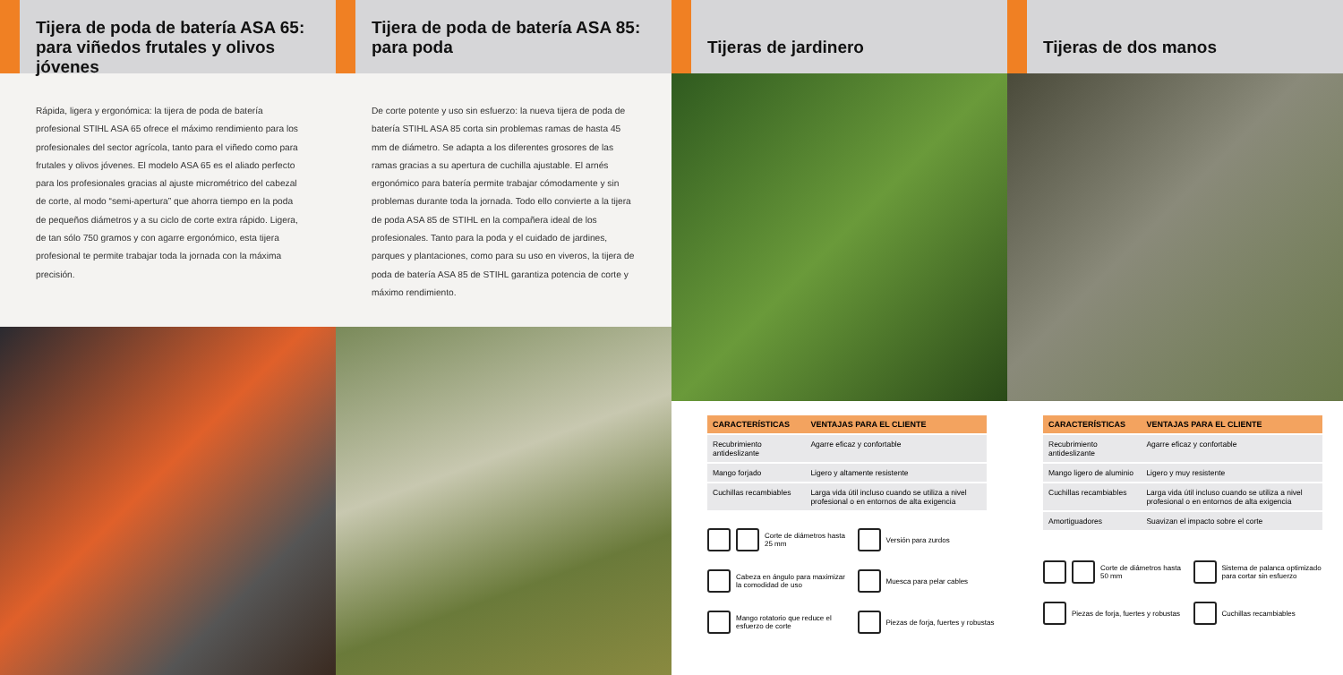Tijera de poda de batería ASA 65: para viñedos frutales y olivos jóvenes
Rápida, ligera y ergonómica: la tijera de poda de batería profesional STIHL ASA 65 ofrece el máximo rendimiento para los profesionales del sector agrícola, tanto para el viñedo como para frutales y olivos jóvenes. El modelo ASA 65 es el aliado perfecto para los profesionales gracias al ajuste micrométrico del cabezal de corte, al modo “semi-apertura” que ahorra tiempo en la poda de pequeños diámetros y a su ciclo de corte extra rápido. Ligera, de tan sólo 750 gramos y con agarre ergonómico, esta tijera profesional te permite trabajar toda la jornada con la máxima precisión.
Tijera de poda de batería ASA 85: para poda
De corte potente y uso sin esfuerzo: la nueva tijera de poda de batería STIHL ASA 85 corta sin problemas ramas de hasta 45 mm de diámetro. Se adapta a los diferentes grosores de las ramas gracias a su apertura de cuchilla ajustable. El arnés ergonómico para batería permite trabajar cómodamente y sin problemas durante toda la jornada. Todo ello convierte a la tijera de poda ASA 85 de STIHL en la compañera ideal de los profesionales. Tanto para la poda y el cuidado de jardines, parques y plantaciones, como para su uso en viveros, la tijera de poda de batería ASA 85 de STIHL garantiza potencia de corte y máximo rendimiento.
Tijeras de jardinero
| CARACTERÍSTICAS | VENTAJAS PARA EL CLIENTE |
| --- | --- |
| Recubrimiento antideslizante | Agarre eficaz y confortable |
| Mango forjado | Ligero y altamente resistente |
| Cuchillas recambiables | Larga vida útil incluso cuando se utiliza a nivel profesional o en entornos de alta exigencia |
Corte de diámetros hasta 25 mm
Versión para zurdos
Cabeza en ángulo para maximizar la comodidad de uso
Muesca para pelar cables
Mango rotatorio que reduce el esfuerzo de corte
Piezas de forja, fuertes y robustas
Tijeras de dos manos
| CARACTERÍSTICAS | VENTAJAS PARA EL CLIENTE |
| --- | --- |
| Recubrimiento antideslizante | Agarre eficaz y confortable |
| Mango ligero de aluminio | Ligero y muy resistente |
| Cuchillas recambiables | Larga vida útil incluso cuando se utiliza a nivel profesional o en entornos de alta exigencia |
| Amortiguadores | Suavizan el impacto sobre el corte |
Corte de diámetros hasta 50 mm
Sistema de palanca optimizado para cortar sin esfuerzo
Piezas de forja, fuertes y robustas
Cuchillas recambiables